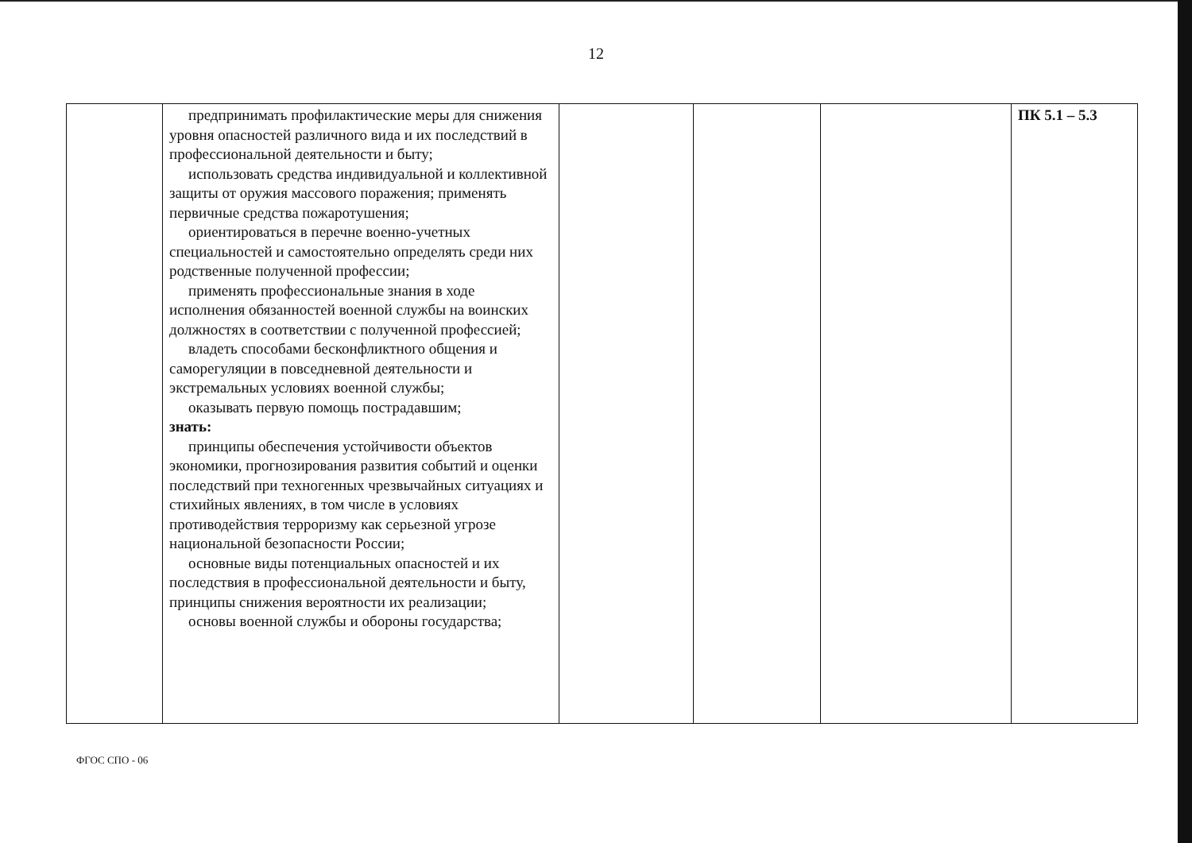12
| | предпринимать профилактические меры для снижения уровня опасностей различного вида и их последствий в профессиональной деятельности и быту; использовать средства индивидуальной и коллективной защиты от оружия массового поражения; применять первичные средства пожаротушения; ориентироваться в перечне военно-учетных специальностей и самостоятельно определять среди них родственные полученной профессии; применять профессиональные знания в ходе исполнения обязанностей военной службы на воинских должностях в соответствии с полученной профессией; владеть способами бесконфликтного общения и саморегуляции в повседневной деятельности и экстремальных условиях военной службы; оказывать первую помощь пострадавшим; знать: принципы обеспечения устойчивости объектов экономики, прогнозирования развития событий и оценки последствий при техногенных чрезвычайных ситуациях и стихийных явлениях, в том числе в условиях противодействия терроризму как серьезной угрозе национальной безопасности России; основные виды потенциальных опасностей и их последствия в профессиональной деятельности и быту, принципы снижения вероятности их реализации; основы военной службы и обороны государства; | | | | ПК 5.1 – 5.3 |
ФГОС СПО - 06